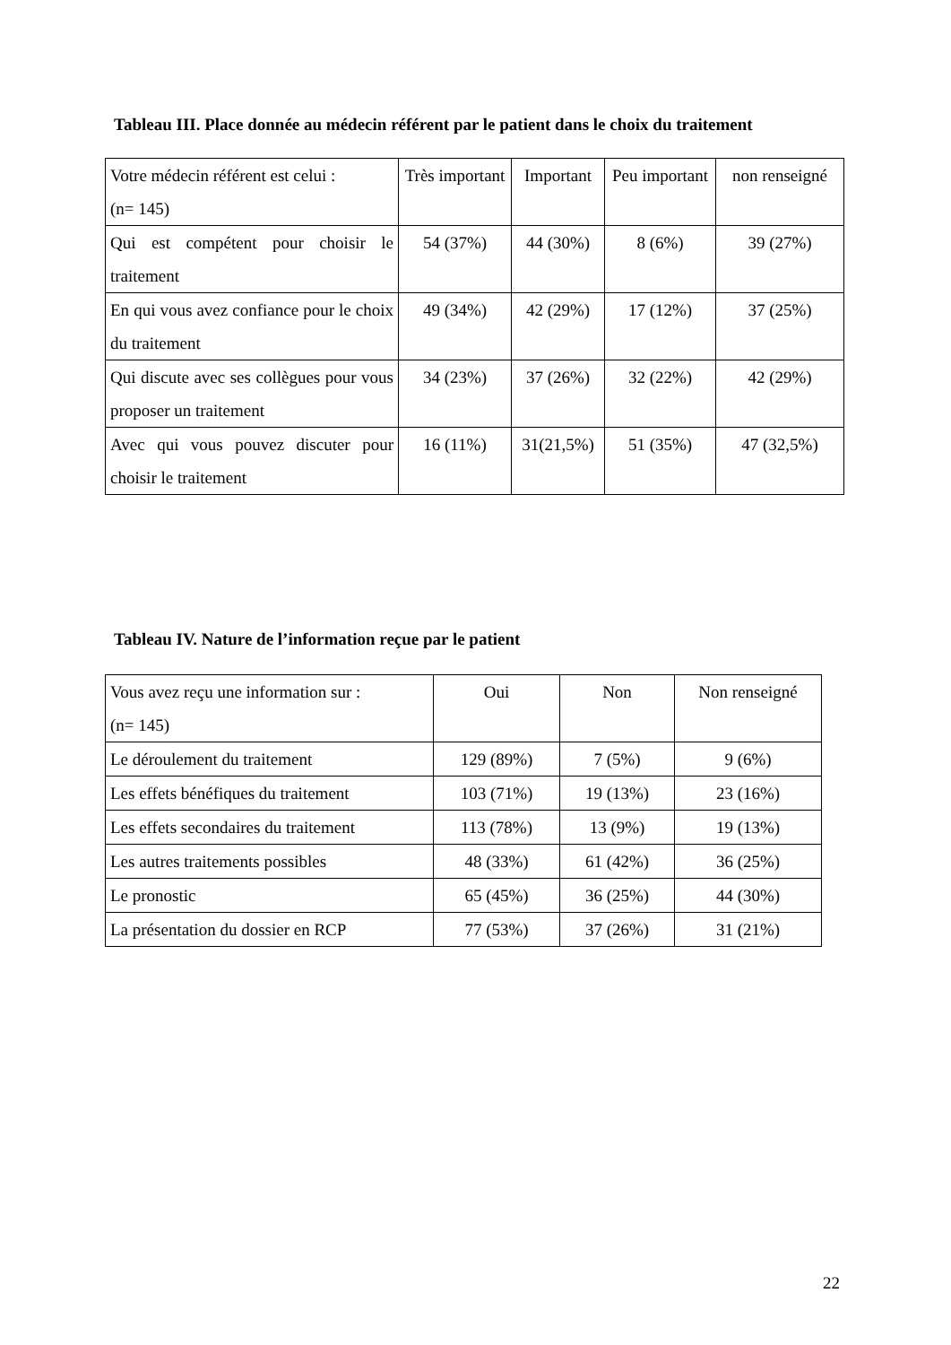Tableau III. Place donnée au médecin référent par le patient dans le choix du traitement
| Votre médecin référent est celui : (n= 145) | Très important | Important | Peu important | non renseigné |
| --- | --- | --- | --- | --- |
| Qui est compétent pour choisir le traitement | 54 (37%) | 44 (30%) | 8 (6%) | 39 (27%) |
| En qui vous avez confiance pour le choix du traitement | 49 (34%) | 42 (29%) | 17 (12%) | 37 (25%) |
| Qui discute avec ses collègues pour vous proposer un traitement | 34 (23%) | 37 (26%) | 32 (22%) | 42 (29%) |
| Avec qui vous pouvez discuter pour choisir le traitement | 16 (11%) | 31(21,5%) | 51 (35%) | 47 (32,5%) |
Tableau IV. Nature de l’information reçue par le patient
| Vous avez reçu une information sur : (n= 145) | Oui | Non | Non renseigné |
| --- | --- | --- | --- |
| Le déroulement du traitement | 129 (89%) | 7 (5%) | 9 (6%) |
| Les effets bénéfiques du traitement | 103 (71%) | 19 (13%) | 23 (16%) |
| Les effets secondaires du traitement | 113 (78%) | 13 (9%) | 19 (13%) |
| Les autres traitements possibles | 48 (33%) | 61 (42%) | 36 (25%) |
| Le pronostic | 65 (45%) | 36 (25%) | 44 (30%) |
| La présentation du dossier en RCP | 77 (53%) | 37 (26%) | 31 (21%) |
22